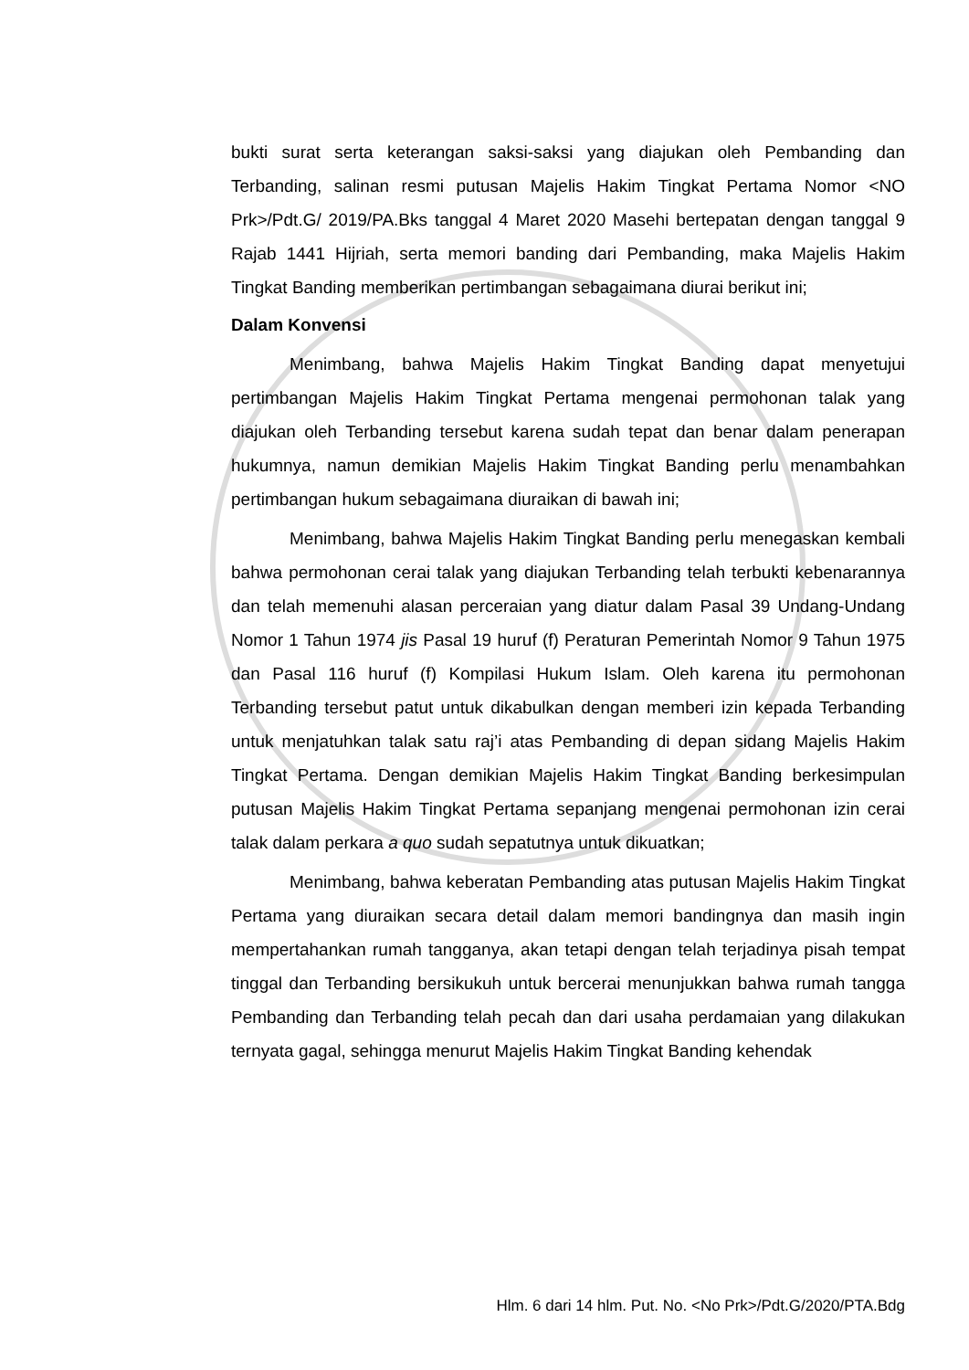bukti surat serta keterangan saksi-saksi yang diajukan oleh Pembanding dan Terbanding, salinan resmi putusan Majelis Hakim Tingkat Pertama Nomor <NO Prk>/Pdt.G/ 2019/PA.Bks tanggal 4 Maret 2020 Masehi bertepatan dengan tanggal 9 Rajab 1441 Hijriah, serta memori banding dari Pembanding, maka Majelis Hakim Tingkat Banding memberikan pertimbangan sebagaimana diurai berikut ini;
Dalam Konvensi
Menimbang, bahwa Majelis Hakim Tingkat Banding dapat menyetujui pertimbangan Majelis Hakim Tingkat Pertama mengenai permohonan talak yang diajukan oleh Terbanding tersebut karena sudah tepat dan benar dalam penerapan hukumnya, namun demikian Majelis Hakim Tingkat Banding perlu menambahkan pertimbangan hukum sebagaimana diuraikan di bawah ini;
Menimbang, bahwa Majelis Hakim Tingkat Banding perlu menegaskan kembali bahwa permohonan cerai talak yang diajukan Terbanding telah terbukti kebenarannya dan telah memenuhi alasan perceraian yang diatur dalam Pasal 39 Undang-Undang Nomor 1 Tahun 1974 jis Pasal 19 huruf (f) Peraturan Pemerintah Nomor 9 Tahun 1975 dan Pasal 116 huruf (f) Kompilasi Hukum Islam. Oleh karena itu permohonan Terbanding tersebut patut untuk dikabulkan dengan memberi izin kepada Terbanding untuk menjatuhkan talak satu raj’i atas Pembanding di depan sidang Majelis Hakim Tingkat Pertama. Dengan demikian Majelis Hakim Tingkat Banding berkesimpulan putusan Majelis Hakim Tingkat Pertama sepanjang mengenai permohonan izin cerai talak dalam perkara a quo sudah sepatutnya untuk dikuatkan;
Menimbang, bahwa keberatan Pembanding atas putusan Majelis Hakim Tingkat Pertama yang diuraikan secara detail dalam memori bandingnya dan masih ingin mempertahankan rumah tangganya, akan tetapi dengan telah terjadinya pisah tempat tinggal dan Terbanding bersikukuh untuk bercerai menunjukkan bahwa rumah tangga Pembanding dan Terbanding telah pecah dan dari usaha perdamaian yang dilakukan ternyata gagal, sehingga menurut Majelis Hakim Tingkat Banding kehendak
Hlm. 6 dari 14 hlm. Put. No. <No Prk>/Pdt.G/2020/PTA.Bdg